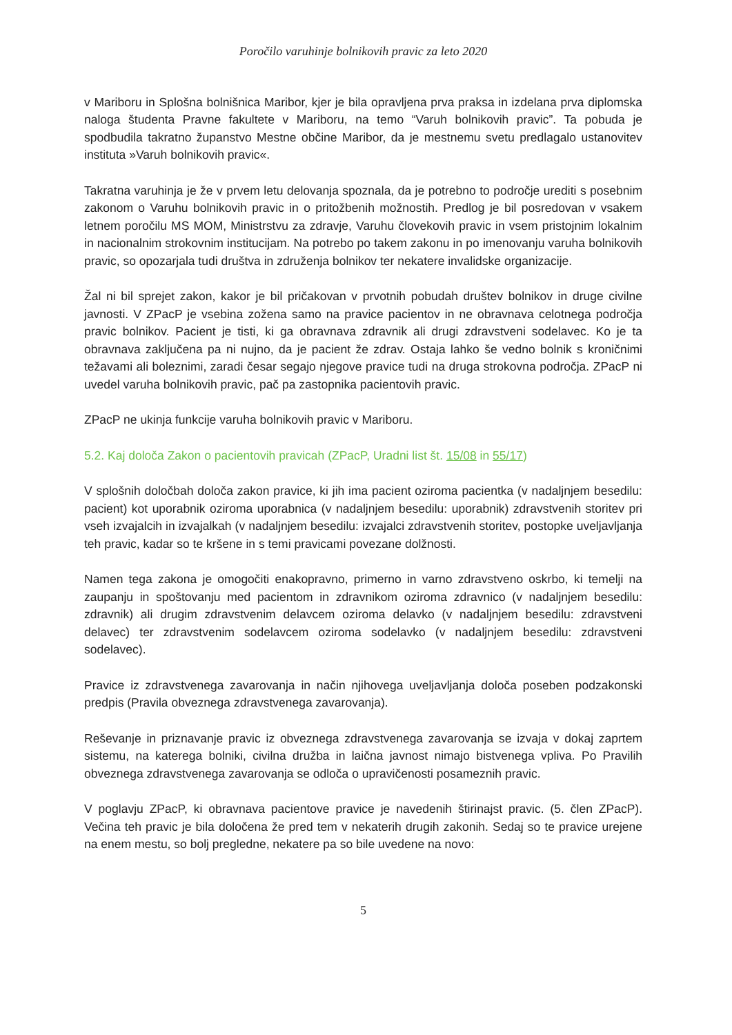Poročilo varuhinje bolnikovih pravic za leto 2020
v Mariboru in Splošna bolnišnica Maribor, kjer je bila opravljena prva praksa in izdelana prva diplomska naloga študenta Pravne fakultete v Mariboru, na temo “Varuh bolnikovih pravic”. Ta pobuda je spodbudila takratno županstvo Mestne občine Maribor, da je mestnemu svetu predlagalo ustanovitev instituta »Varuh bolnikovih pravic«.
Takratna varuhinja je že v prvem letu delovanja spoznala, da je potrebno to področje urediti s posebnim zakonom o Varuhu bolnikovih pravic in o pritožbenih možnostih. Predlog je bil posredovan v vsakem letnem poročilu MS MOM, Ministrstvu za zdravje, Varuhu človekovih pravic in vsem pristojnim lokalnim in nacionalnim strokovnim institucijam. Na potrebo po takem zakonu in po imenovanju varuha bolnikovih pravic, so opozarjala tudi društva in združenja bolnikov ter nekatere invalidske organizacije.
Žal ni bil sprejet zakon, kakor je bil pričakovan v prvotnih pobudah društev bolnikov in druge civilne javnosti. V ZPacP je vsebina zožena samo na pravice pacientov in ne obravnava celotnega področja pravic bolnikov. Pacient je tisti, ki ga obravnava zdravnik ali drugi zdravstveni sodelavec. Ko je ta obravnava zaključena pa ni nujno, da je pacient že zdrav. Ostaja lahko še vedno bolnik s kroničnimi težavami ali boleznimi, zaradi česar segajo njegove pravice tudi na druga strokovna področja. ZPacP ni uvedel varuha bolnikovih pravic, pač pa zastopnika pacientovih pravic.
ZPacP ne ukinja funkcije varuha bolnikovih pravic v Mariboru.
5.2. Kaj določa Zakon o pacientovih pravicah (ZPacP, Uradni list št. 15/08 in 55/17)
V splošnih določbah določa zakon pravice, ki jih ima pacient oziroma pacientka (v nadaljnjem besedilu: pacient) kot uporabnik oziroma uporabnica (v nadaljnjem besedilu: uporabnik) zdravstvenih storitev pri vseh izvajalcih in izvajalkah (v nadaljnjem besedilu: izvajalci zdravstvenih storitev, postopke uveljavljanja teh pravic, kadar so te kršene in s temi pravicami povezane dolžnosti.
Namen tega zakona je omogočiti enakopravno, primerno in varno zdravstveno oskrbo, ki temelji na zaupanju in spoštovanju med pacientom in zdravnikom oziroma zdravnico (v nadaljnjem besedilu: zdravnik) ali drugim zdravstvenim delavcem oziroma delavko (v nadaljnjem besedilu: zdravstveni delavec) ter zdravstvenim sodelavcem oziroma sodelavko (v nadaljnjem besedilu: zdravstveni sodelavec).
Pravice iz zdravstvenega zavarovanja in način njihovega uveljavljanja določa poseben podzakonski predpis (Pravila obveznega zdravstvenega zavarovanja).
Reševanje in priznavanje pravic iz obveznega zdravstvenega zavarovanja se izvaja v dokaj zaprtem sistemu, na katerega bolniki, civilna družba in laična javnost nimajo bistvenega vpliva. Po Pravilih obveznega zdravstvenega zavarovanja se odloča o upravičenosti posameznih pravic.
V poglavju ZPacP, ki obravnava pacientove pravice je navedenih štirinajst pravic. (5. člen ZPacP). Večina teh pravic je bila določena že pred tem v nekaterih drugih zakonih. Sedaj so te pravice urejene na enem mestu, so bolj pregledne, nekatere pa so bile uvedene na novo:
5